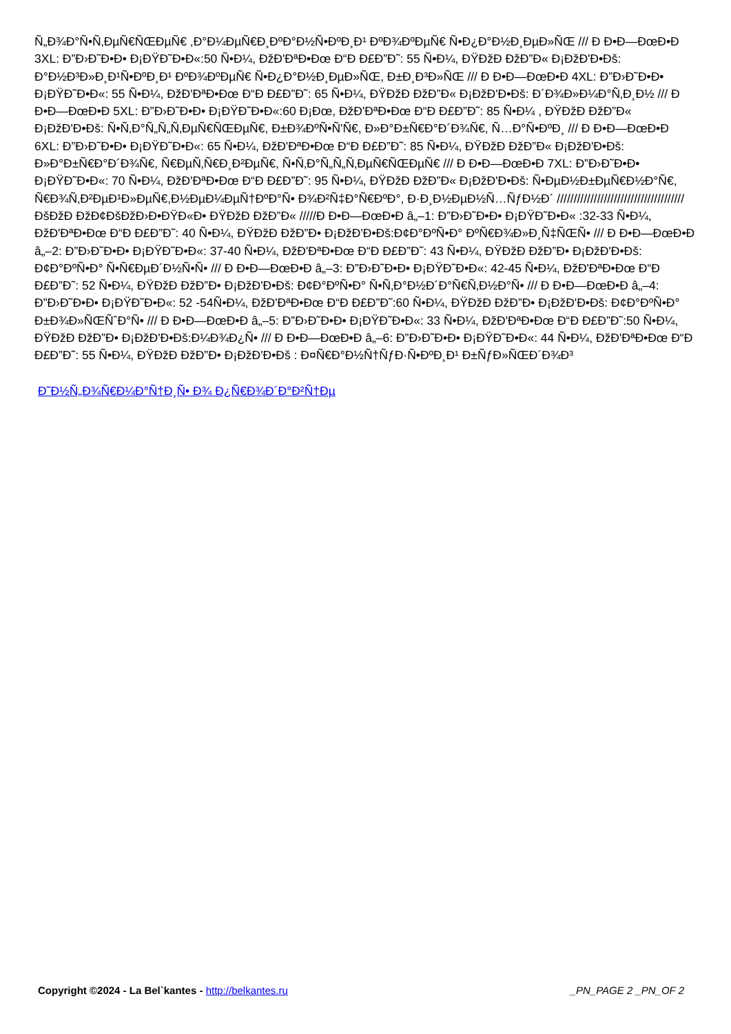Ñ„Ð¾Ð°Ñ•Ñ‚ÐµÑ€ÑŒÐµÑ€ ,Ð°Ð¼ÐµÑ€Ð¸ÐºÐ°Ð½Ñ•ÐºÐ¸Ð¹ ÐºÐ¾ÐºÐµÑ€ Ñ•Ð¿Ð°Ð½Ð¸ÐµÐ»ÑŒ /// Ð Ð•Ð—ÐœÐ•Ð 3XL: Ð”Ð›Ð˜Ð•Ð• Ð¡ÐŸÐ˜Ð•Ð«:50 Ñ•Ð¼, ÐžÐ'ÐªÐ•Ðœ Ð“Ð Ð£Ð”Ð˜: 55 Ñ•Ð¼, ÐŸÐžÐ ÐžÐ”Ð« Ð¡ÐžÐ'Ð•Ðš: Ð°Ð½Ð³Ð»Ð¸Ð¹Ñ•ÐºÐ¸Ð¹ ÐºÐ¾ÐºÐµÑ€ Ñ•Ð¿Ð°Ð½Ð¸ÐµÐ»ÑŒ, Ð±Ð¸Ð³Ð»ÑŒ /// Ð Ð•Ð—ÐœÐ•Ð 4XL: Ð”Ð›Ð˜Ð•Ð• Ð¡ÐŸÐ˜Ð•Ð«: 55 Ñ•Ð¼, ÐžÐ'ÐªÐ•Ðœ Ð“Ð Ð£Ð”Ð˜: 65 Ñ•Ð¼, ÐŸÐžÐ ÐžÐ”Ð« Ð¡ÐžÐ'Ð•Ðš: Ð´Ð¾Ð»Ð¼Ð°Ñ‚Ð¸Ð½ /// Ð Ð•Ð—ÐœÐ•Ð 5XL: Ð”Ð›Ð˜Ð•Ð• Ð¡ÐŸÐ˜Ð•Ð«:60 Ð¡Ðœ, ÐžÐ'ÐªÐ•Ðœ Ð“Ð Ð£Ð”Ð˜: 85 Ñ•Ð¼ , ÐŸÐžÐ ÐžÐ”Ð« Ð¡ÐžÐ'Ð•Ðš: Ñ•Ñ‚Ð°Ñ„Ñ„Ñ‚ÐµÑ€ÑŒÐµÑ€, Ð±Ð¾ÐºÑ•Ñ'Ñ€, Ð»Ð°Ð±Ñ€Ð°Ð´Ð¾Ñ€, Ñ…Ð°Ñ•ÐºÐ¸ /// Ð Ð•Ð—ÐœÐ•Ð 6XL: Ð”Ð›Ð˜Ð•Ð• Ð¡ÐŸÐ˜Ð•Ð«: 65 Ñ•Ð¼, ÐžÐ'ÐªÐ•Ðœ Ð“Ð Ð£Ð”Ð˜: 85 Ñ•Ð¼, ÐŸÐžÐ ÐžÐ”Ð« Ð¡ÐžÐ'Ð•Ðš: Ð»Ð°Ð±Ñ€Ð°Ð´Ð¾Ñ€, Ñ€ÐµÑ‚Ñ€Ð¸Ð²ÐµÑ€, Ñ•Ñ‚Ð°Ñ„Ñ„Ñ‚ÐµÑ€ÑŒÐµÑ€ /// Ð Ð•Ð—ÐœÐ•Ð 7XL: Ð”Ð›Ð˜Ð•Ð• Ð¡ÐŸÐ˜Ð•Ð«: 70 Ñ•Ð¼, ÐžÐ'ÐªÐ•Ðœ Ð“Ð Ð£Ð”Ð˜: 95 Ñ•Ð¼, ÐŸÐžÐ ÐžÐ”Ð« Ð¡ÐžÐ'Ð•Ðš: Ñ•ÐµÐ½Ð±ÐµÑ€Ð½Ð°Ñ€, Ñ€Ð¾Ñ‚Ð²ÐµÐ¹Ð»ÐµÑ€,Ð½ÐµÐ¼ÐµÑ†ÐºÐ°Ñ• Ð¾Ð²Ñ‡Ð°Ñ€ÐºÐ°, Ð·Ð¸Ð½ÐµÐ½Ñ…ÑƒÐ½Ð´ ////////////////////////////////////// ÐšÐžÐ ÐžÐ¢ÐšÐžÐ›Ð•ÐŸÐ«Ð• ÐŸÐžÐ ÐžÐ”Ð« /////Ð Ð•Ð—ÐœÐ•Ð â„–1: Ð”Ð›Ð˜Ð•Ð• Ð¡ÐŸÐ˜Ð•Ð« :32-33 Ñ•Ð¼, ÐžÐ'ÐªÐ•Ðœ Ð“Ð Ð£Ð”Ð˜: 40 Ñ•Ð¼, ÐŸÐžÐ ÐžÐ”Ð• Ð¡ÐžÐ'Ð•Ðš:Ð¢Ð°ÐºÑ•Ð° ÐºÑ€Ð¾Ð»Ð¸Ñ‡ÑŒÑ• /// Ð Ð•Ð—ÐœÐ•Ð â„–2: Ð”Ð›Ð˜Ð•Ð• Ð¡ÐŸÐ˜Ð•Ð«: 37-40 Ñ•Ð¼, ÐžÐ'ÐªÐ•Ðœ Ð“Ð Ð£Ð”Ð˜: 43 Ñ•Ð¼, ÐŸÐžÐ ÐžÐ”Ð• Ð¡ÐžÐ'Ð•Ðš: Ð¢Ð°ÐºÑ•Ð° Ñ•Ñ€ÐµÐ´Ð½Ñ•Ñ• /// Ð Ð•Ð—ÐœÐ•Ð â„–3: Ð”Ð›Ð˜Ð•Ð• Ð¡ÐŸÐ˜Ð•Ð«: 42-45 Ñ•Ð¼, ÐžÐ'ÐªÐ•Ðœ Ð“Ð Ð£Ð”Ð˜: 52 Ñ•Ð¼, ÐŸÐžÐ ÐžÐ”Ð• Ð¡ÐžÐ'Ð•Ðš: Ð¢Ð°ÐºÑ•Ð° Ñ•Ñ‚Ð°Ð½Ð´Ð°Ñ€Ñ‚Ð½Ð°Ñ• /// Ð Ð•Ð—ÐœÐ•Ð â„–4: Ð”Ð›Ð˜Ð•Ð• Ð¡ÐŸÐ˜Ð•Ð«: 52 -54Ñ•Ð¼, ÐžÐ'ÐªÐ•Ðœ Ð“Ð Ð£Ð”Ð˜:60 Ñ•Ð¼, ÐŸÐžÐ ÐžÐ”Ð• Ð¡ÐžÐ'Ð•Ðš: Ð¢Ð°ÐºÑ•Ð° Ð±Ð¾Ð»ÑŒÑˆÐ°Ñ• /// Ð Ð•Ð—ÐœÐ•Ð â„–5: Ð”Ð›Ð˜Ð•Ð• Ð¡ÐŸÐ˜Ð•Ð«: 33 Ñ•Ð¼, ÐžÐ'ÐªÐ•Ðœ Ð“Ð Ð£Ð”Ð˜:50 Ñ•Ð¼, ÐŸÐžÐ ÐžÐ”Ð• Ð¡ÐžÐ'Ð•Ðš:Ð¼Ð¾Ð¿Ñ• /// Ð Ð•Ð—ÐœÐ•Ð â„–6: Ð”Ð›Ð˜Ð•Ð• Ð¡ÐŸÐ˜Ð•Ð«: 44 Ñ•Ð¼, ÐžÐ'ÐªÐ•Ðœ Ð“Ð Ð£Ð”Ð˜: 55 Ñ•Ð¼, ÐŸÐžÐ ÐžÐ”Ð• Ð¡ÐžÐ'Ð•Ðš : Ð¤Ñ€Ð°Ð½Ñ†ÑƒÐ·Ñ•ÐºÐ¸Ð¹ Ð±ÑƒÐ»ÑŒÐ´Ð¾Ð³
Ð˜Ð½Ñ„Ð¾Ñ€Ð¼Ð°Ñ†Ð¸Ñ• Ð¾ Ð¿Ñ€Ð¾Ð´Ð°Ð²Ñ†Ðµ
Copyright ©2024 - La Bel`kantes - http://belkantes.ru
_PN_PAGE 2 _PN_OF 2